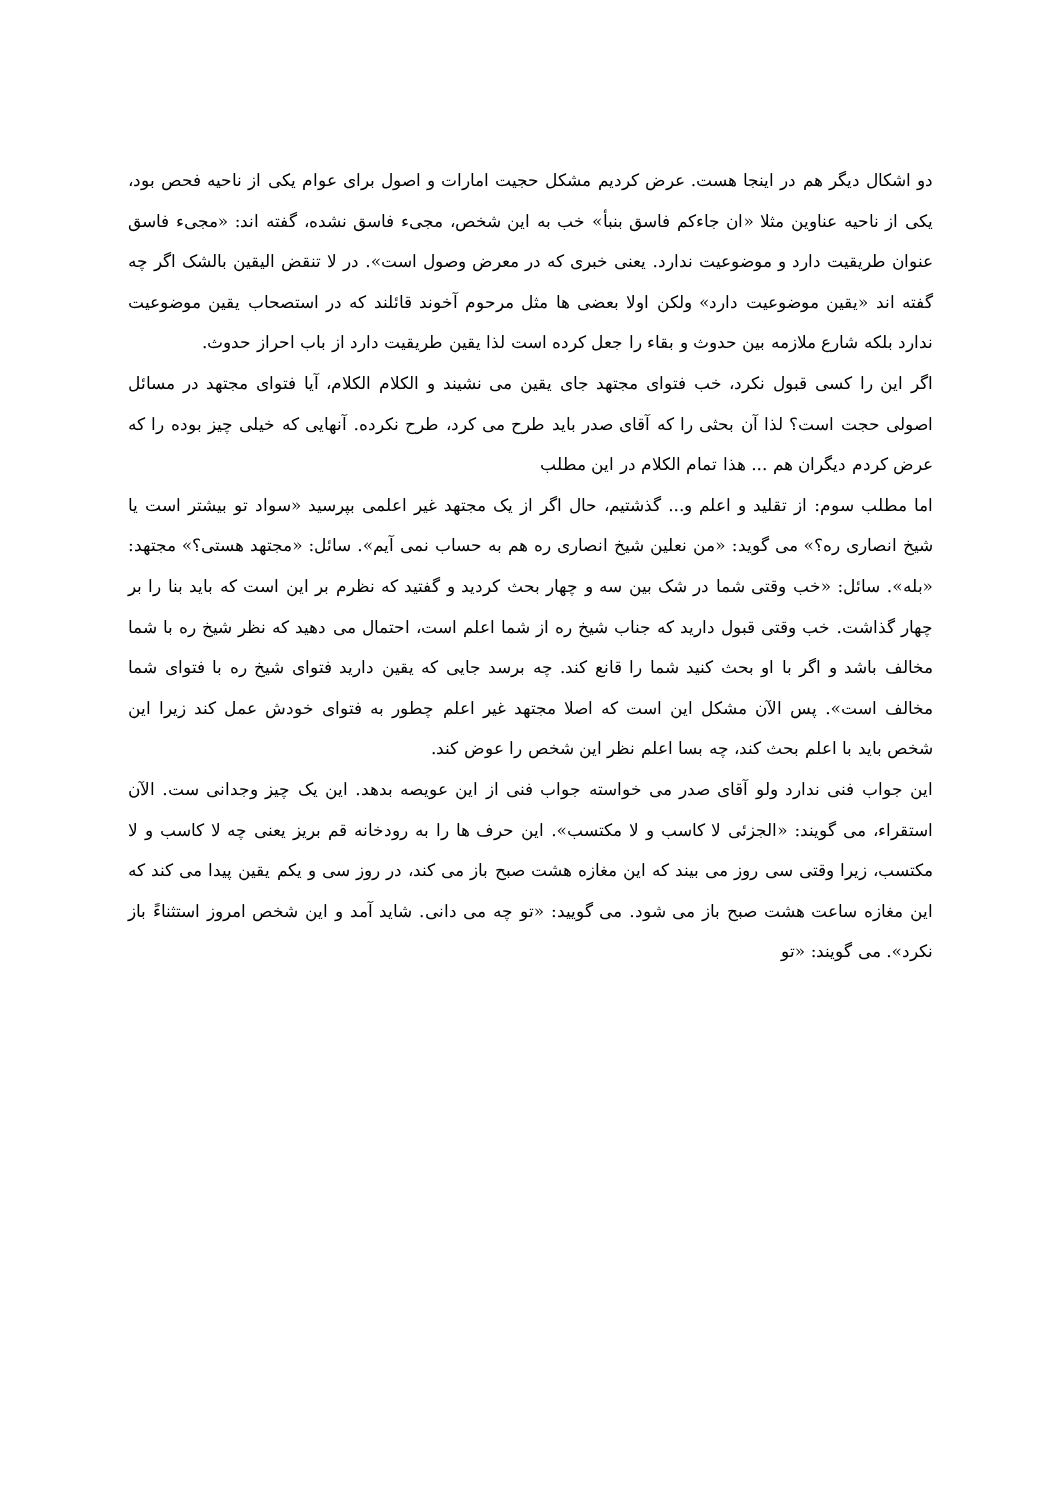دو اشکال دیگر هم در اینجا هست. عرض کردیم مشکل حجیت امارات و اصول برای عوام یکی از ناحیه فحص بود، یکی از ناحیه عناوین مثلا «ان جاءکم فاسق بنبأ» خب به این شخص، مجیء فاسق نشده، گفته اند: «مجیء فاسق عنوان طریقیت دارد و موضوعیت ندارد. یعنی خبری که در معرض وصول است». در لا تنقض الیقین بالشک اگر چه گفته اند «یقین موضوعیت دارد» ولکن اولا بعضی ها مثل مرحوم آخوند قائلند که در استصحاب یقین موضوعیت ندارد بلکه شارع ملازمه بین حدوث و بقاء را جعل کرده است لذا یقین طریقیت دارد از باب احراز حدوث.
اگر این را کسی قبول نکرد، خب فتوای مجتهد جای یقین می نشیند و الکلام الکلام، آیا فتوای مجتهد در مسائل اصولی حجت است؟ لذا آن بحثی را که آقای صدر باید طرح می کرد، طرح نکرده. آنهایی که خیلی چیز بوده را که عرض کردم دیگران هم ... هذا تمام الکلام در این مطلب
اما مطلب سوم: از تقلید و اعلم و... گذشتیم، حال اگر از یک مجتهد غیر اعلمی بپرسید «سواد تو بیشتر است یا شیخ انصاری ره؟» می گوید: «من نعلین شیخ انصاری ره هم به حساب نمی آیم». سائل: «مجتهد هستی؟» مجتهد: «بله». سائل: «خب وقتی شما در شک بین سه و چهار بحث کردید و گفتید که نظرم بر این است که باید بنا را بر چهار گذاشت. خب وقتی قبول دارید که جناب شیخ ره از شما اعلم است، احتمال می دهید که نظر شیخ ره با شما مخالف باشد و اگر با او بحث کنید شما را قانع کند. چه برسد جایی که یقین دارید فتوای شیخ ره با فتوای شما مخالف است». پس الآن مشکل این است که اصلا مجتهد غیر اعلم چطور به فتوای خودش عمل کند زیرا این شخص باید با اعلم بحث کند، چه بسا اعلم نظر این شخص را عوض کند.
این جواب فنی ندارد ولو آقای صدر می خواسته جواب فنی از این عویصه بدهد. این یک چیز وجدانی ست. الآن استقراء، می گویند: «الجزئی لا کاسب و لا مکتسب». این حرف ها را به رودخانه قم بریز یعنی چه لا کاسب و لا مکتسب، زیرا وقتی سی روز می بیند که این مغازه هشت صبح باز می کند، در روز سی و یکم یقین پیدا می کند که این مغازه ساعت هشت صبح باز می شود. می گویید: «تو چه می دانی. شاید آمد و این شخص امروز استثناءً باز نکرد». می گویند: «تو